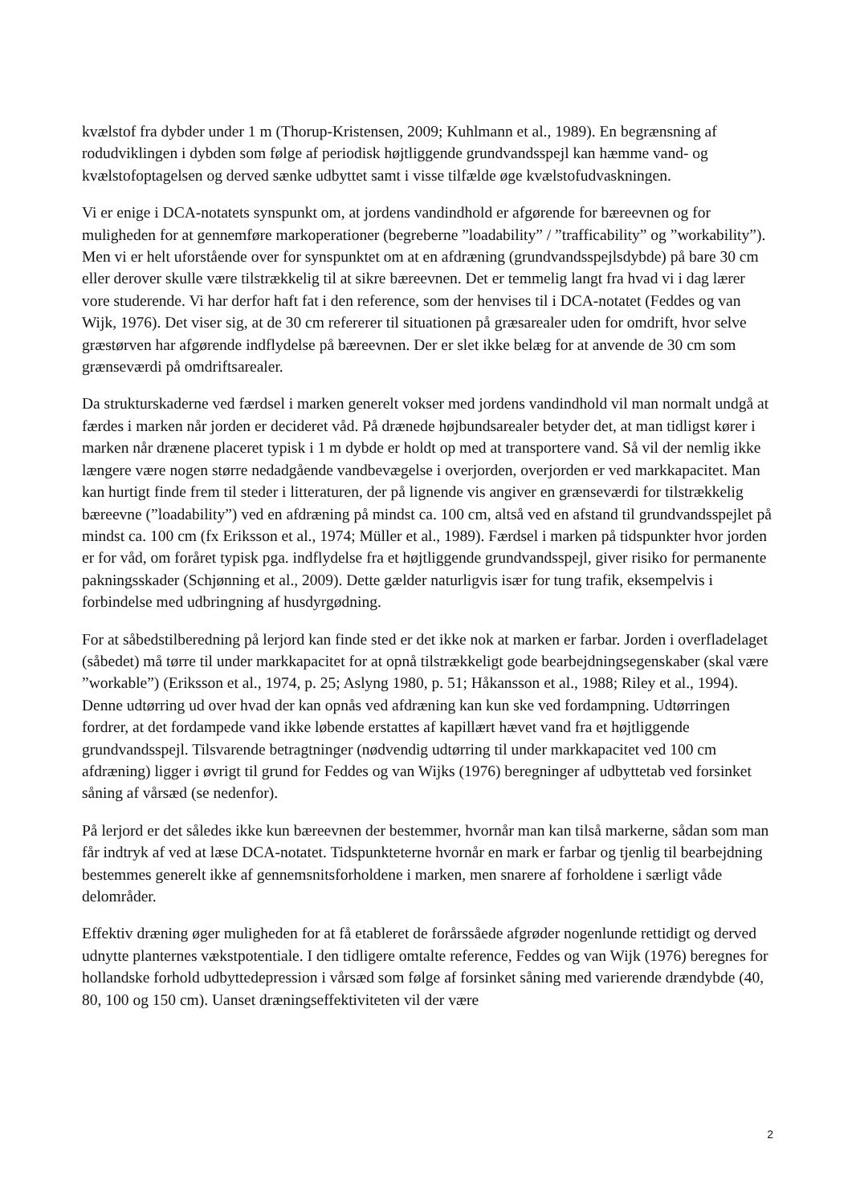kvælstof fra dybder under 1 m (Thorup-Kristensen, 2009; Kuhlmann et al., 1989). En begrænsning af rodudviklingen i dybden som følge af periodisk højtliggende grundvandsspejl kan hæmme vand- og kvælstofoptagelsen og derved sænke udbyttet samt i visse tilfælde øge kvælstofudvaskningen.
Vi er enige i DCA-notatets synspunkt om, at jordens vandindhold er afgørende for bæreevnen og for muligheden for at gennemføre markoperationer (begreberne ”loadability” / ”trafficability” og ”workability”). Men vi er helt uforstående over for synspunktet om at en afdræning (grundvandsspejlsdybde) på bare 30 cm eller derover skulle være tilstrækkelig til at sikre bæreevnen. Det er temmelig langt fra hvad vi i dag lærer vore studerende. Vi har derfor haft fat i den reference, som der henvises til i DCA-notatet (Feddes og van Wijk, 1976). Det viser sig, at de 30 cm refererer til situationen på græsarealer uden for omdrift, hvor selve græstørven har afgørende indflydelse på bæreevnen. Der er slet ikke belæg for at anvende de 30 cm som grænseværdi på omdriftsarealer.
Da strukturskaderne ved færdsel i marken generelt vokser med jordens vandindhold vil man normalt undgå at færdes i marken når jorden er decideret våd. På drænede højbundsarealer betyder det, at man tidligst kører i marken når drænene placeret typisk i 1 m dybde er holdt op med at transportere vand. Så vil der nemlig ikke længere være nogen større nedadgående vandbevægelse i overjorden, overjorden er ved markkapacitet. Man kan hurtigt finde frem til steder i litteraturen, der på lignende vis angiver en grænseværdi for tilstrækkelig bæreevne (”loadability”) ved en afdræning på mindst ca. 100 cm, altså ved en afstand til grundvandsspejlet på mindst ca. 100 cm (fx Eriksson et al., 1974; Müller et al., 1989). Færdsel i marken på tidspunkter hvor jorden er for våd, om foråret typisk pga. indflydelse fra et højtliggende grundvandsspejl, giver risiko for permanente pakningsskader (Schjønning et al., 2009). Dette gælder naturligvis især for tung trafik, eksempelvis i forbindelse med udbringning af husdyrgødning.
For at såbedstilberedning på lerjord kan finde sted er det ikke nok at marken er farbar. Jorden i overfladelaget (såbedet) må tørre til under markkapacitet for at opnå tilstrækkeligt gode bearbejdningsegenskaber (skal være ”workable”) (Eriksson et al., 1974, p. 25; Aslyng 1980, p. 51; Håkansson et al., 1988; Riley et al., 1994). Denne udtørring ud over hvad der kan opnås ved afdræning kan kun ske ved fordampning. Udtørringen fordrer, at det fordampede vand ikke løbende erstattes af kapillært hævet vand fra et højtliggende grundvandsspejl. Tilsvarende betragtninger (nødvendig udtørring til under markkapacitet ved 100 cm afdræning) ligger i øvrigt til grund for Feddes og van Wijks (1976) beregninger af udbyttetab ved forsinket såning af vårsæd (se nedenfor).
På lerjord er det således ikke kun bæreevnen der bestemmer, hvornår man kan tilså markerne, sådan som man får indtryk af ved at læse DCA-notatet. Tidspunkteterne hvornår en mark er farbar og tjenlig til bearbejdning bestemmes generelt ikke af gennemsnitsforholdene i marken, men snarere af forholdene i særligt våde delområder.
Effektiv dræning øger muligheden for at få etableret de forårssåede afgrøder nogenlunde rettidigt og derved udnytte planternes vækstpotentiale. I den tidligere omtalte reference, Feddes og van Wijk (1976) beregnes for hollandske forhold udbyttedepression i vårsæd som følge af forsinket såning med varierende drændybde (40, 80, 100 og 150 cm). Uanset dræningseffektiviteten vil der være
2